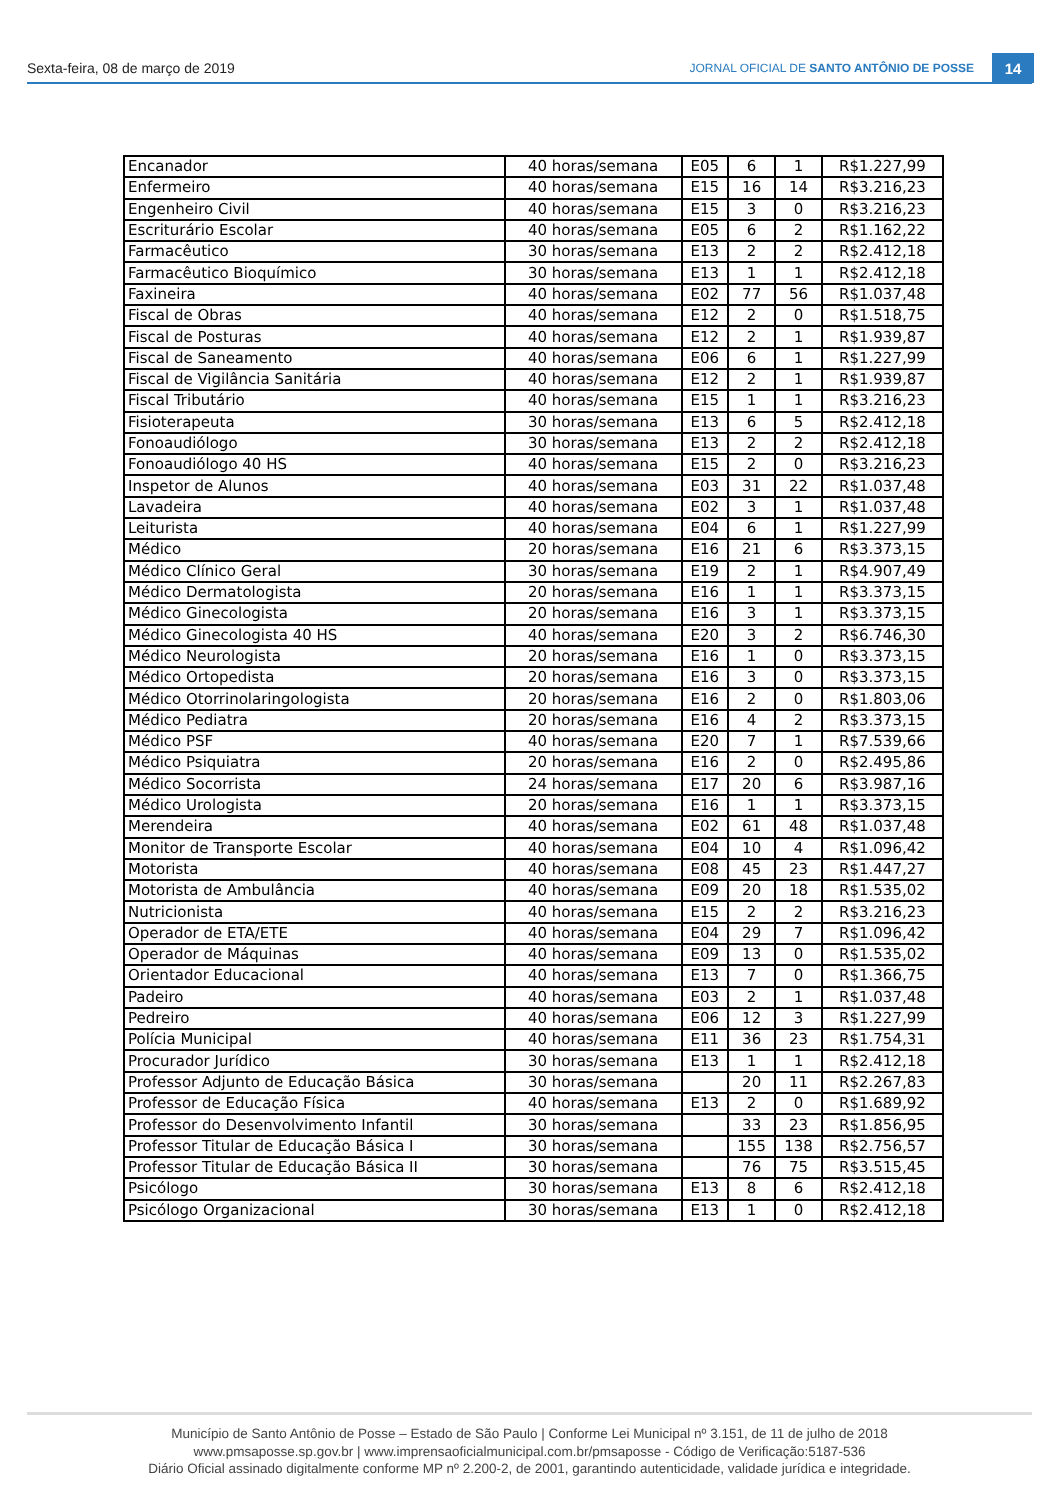Sexta-feira, 08 de março de 2019 JORNAL OFICIAL DE SANTO ANTÔNIO DE POSSE
14
| Encanador | 40 horas/semana | E05 | 6 | 1 | R$1.227,99 |
| Enfermeiro | 40 horas/semana | E15 | 16 | 14 | R$3.216,23 |
| Engenheiro Civil | 40 horas/semana | E15 | 3 | 0 | R$3.216,23 |
| Escriturário Escolar | 40 horas/semana | E05 | 6 | 2 | R$1.162,22 |
| Farmacêutico | 30 horas/semana | E13 | 2 | 2 | R$2.412,18 |
| Farmacêutico Bioquímico | 30 horas/semana | E13 | 1 | 1 | R$2.412,18 |
| Faxineira | 40 horas/semana | E02 | 77 | 56 | R$1.037,48 |
| Fiscal de Obras | 40 horas/semana | E12 | 2 | 0 | R$1.518,75 |
| Fiscal de Posturas | 40 horas/semana | E12 | 2 | 1 | R$1.939,87 |
| Fiscal de Saneamento | 40 horas/semana | E06 | 6 | 1 | R$1.227,99 |
| Fiscal de Vigilância Sanitária | 40 horas/semana | E12 | 2 | 1 | R$1.939,87 |
| Fiscal Tributário | 40 horas/semana | E15 | 1 | 1 | R$3.216,23 |
| Fisioterapeuta | 30 horas/semana | E13 | 6 | 5 | R$2.412,18 |
| Fonoaudiólogo | 30 horas/semana | E13 | 2 | 2 | R$2.412,18 |
| Fonoaudiólogo 40 HS | 40 horas/semana | E15 | 2 | 0 | R$3.216,23 |
| Inspetor de Alunos | 40 horas/semana | E03 | 31 | 22 | R$1.037,48 |
| Lavadeira | 40 horas/semana | E02 | 3 | 1 | R$1.037,48 |
| Leiturista | 40 horas/semana | E04 | 6 | 1 | R$1.227,99 |
| Médico | 20 horas/semana | E16 | 21 | 6 | R$3.373,15 |
| Médico Clínico Geral | 30 horas/semana | E19 | 2 | 1 | R$4.907,49 |
| Médico Dermatologista | 20 horas/semana | E16 | 1 | 1 | R$3.373,15 |
| Médico Ginecologista | 20 horas/semana | E16 | 3 | 1 | R$3.373,15 |
| Médico Ginecologista 40 HS | 40 horas/semana | E20 | 3 | 2 | R$6.746,30 |
| Médico Neurologista | 20 horas/semana | E16 | 1 | 0 | R$3.373,15 |
| Médico Ortopedista | 20 horas/semana | E16 | 3 | 0 | R$3.373,15 |
| Médico Otorrinolaringologista | 20 horas/semana | E16 | 2 | 0 | R$1.803,06 |
| Médico Pediatra | 20 horas/semana | E16 | 4 | 2 | R$3.373,15 |
| Médico PSF | 40 horas/semana | E20 | 7 | 1 | R$7.539,66 |
| Médico Psiquiatra | 20 horas/semana | E16 | 2 | 0 | R$2.495,86 |
| Médico Socorrista | 24 horas/semana | E17 | 20 | 6 | R$3.987,16 |
| Médico Urologista | 20 horas/semana | E16 | 1 | 1 | R$3.373,15 |
| Merendeira | 40 horas/semana | E02 | 61 | 48 | R$1.037,48 |
| Monitor de Transporte Escolar | 40 horas/semana | E04 | 10 | 4 | R$1.096,42 |
| Motorista | 40 horas/semana | E08 | 45 | 23 | R$1.447,27 |
| Motorista de Ambulância | 40 horas/semana | E09 | 20 | 18 | R$1.535,02 |
| Nutricionista | 40 horas/semana | E15 | 2 | 2 | R$3.216,23 |
| Operador de ETA/ETE | 40 horas/semana | E04 | 29 | 7 | R$1.096,42 |
| Operador de Máquinas | 40 horas/semana | E09 | 13 | 0 | R$1.535,02 |
| Orientador Educacional | 40 horas/semana | E13 | 7 | 0 | R$1.366,75 |
| Padeiro | 40 horas/semana | E03 | 2 | 1 | R$1.037,48 |
| Pedreiro | 40 horas/semana | E06 | 12 | 3 | R$1.227,99 |
| Polícia Municipal | 40 horas/semana | E11 | 36 | 23 | R$1.754,31 |
| Procurador Jurídico | 30 horas/semana | E13 | 1 | 1 | R$2.412,18 |
| Professor Adjunto de Educação Básica | 30 horas/semana | | 20 | 11 | R$2.267,83 |
| Professor de Educação Física | 40 horas/semana | E13 | 2 | 0 | R$1.689,92 |
| Professor do Desenvolvimento Infantil | 30 horas/semana | | 33 | 23 | R$1.856,95 |
| Professor Titular de Educação Básica I | 30 horas/semana | | 155 | 138 | R$2.756,57 |
| Professor Titular de Educação Básica II | 30 horas/semana | | 76 | 75 | R$3.515,45 |
| Psicólogo | 30 horas/semana | E13 | 8 | 6 | R$2.412,18 |
| Psicólogo Organizacional | 30 horas/semana | E13 | 1 | 0 | R$2.412,18 |
Município de Santo Antônio de Posse – Estado de São Paulo | Conforme Lei Municipal nº 3.151, de 11 de julho de 2018
www.pmsaposse.sp.gov.br | www.imprensaoficialmunicipal.com.br/pmsaposse - Código de Verificação:5187-536
Diário Oficial assinado digitalmente conforme MP nº 2.200-2, de 2001, garantindo autenticidade, validade jurídica e integridade.